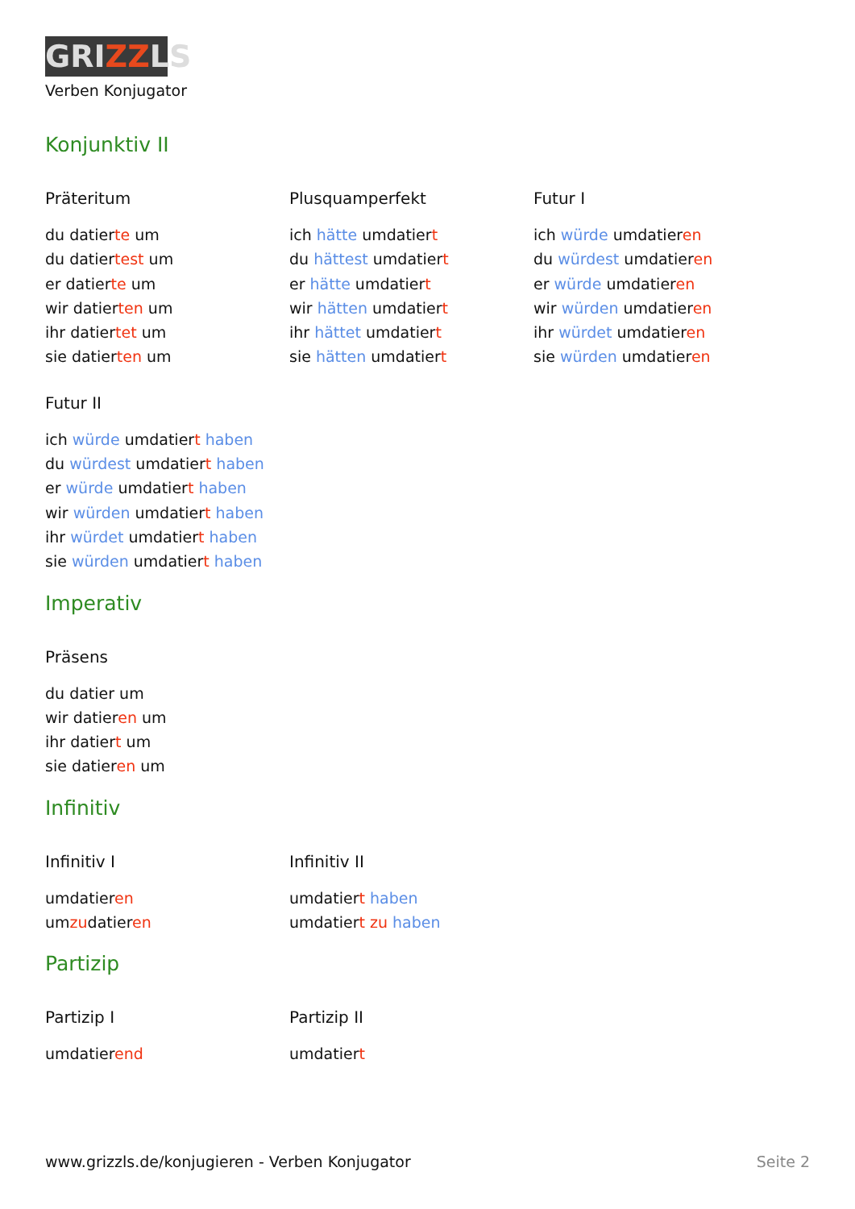GRIZZLS
Verben Konjugator
Konjunktiv II
Präteritum
du datierte um
du datiertest um
er datierte um
wir datierten um
ihr datiertet um
sie datierten um
Plusquamperfekt
ich hätte umdatiert
du hättest umdatiert
er hätte umdatiert
wir hätten umdatiert
ihr hättet umdatiert
sie hätten umdatiert
Futur I
ich würde umdatieren
du würdest umdatieren
er würde umdatieren
wir würden umdatieren
ihr würdet umdatieren
sie würden umdatieren
Futur II
ich würde umdatiert haben
du würdest umdatiert haben
er würde umdatiert haben
wir würden umdatiert haben
ihr würdet umdatiert haben
sie würden umdatiert haben
Imperativ
Präsens
du datier um
wir datieren um
ihr datiert um
sie datieren um
Infinitiv
Infinitiv I
umdatieren
umzudatieren
Infinitiv II
umdatiert haben
umdatiert zu haben
Partizip
Partizip I
umdatierend
Partizip II
umdatiert
www.grizzls.de/konjugieren - Verben Konjugator Seite 2